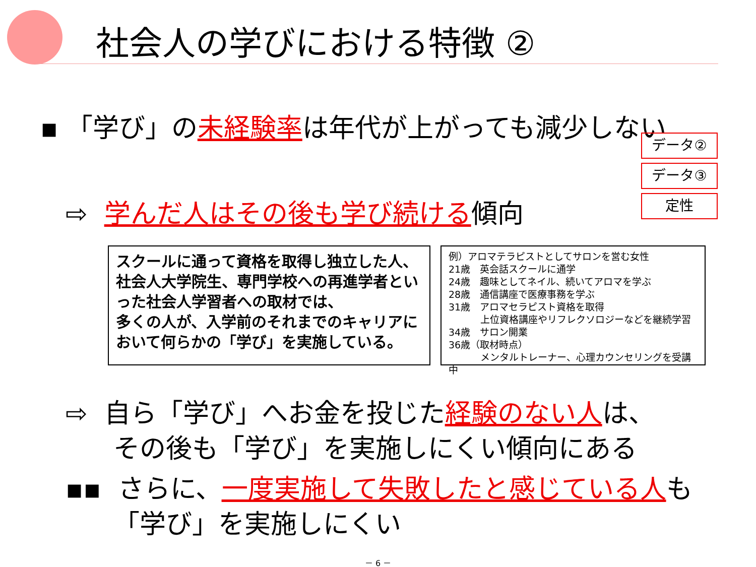社会人の学びにおける特徴 ②
▪ 「学び」の未経験率は年代が上がっても減少しない
データ②
データ③
定性
⇨ 学んだ人はその後も学び続ける傾向
スクールに通って資格を取得し独立した人、社会人大学院生、専門学校への再進学者といった社会人学習者への取材では、
多くの人が、入学前のそれまでのキャリアにおいて何らかの「学び」を実施している。
例）アロマテラピストとしてサロンを営む女性
21歳　英会話スクールに通学
24歳　趣味としてネイル、続いてアロマを学ぶ
28歳　通信講座で医療事務を学ぶ
31歳　アロマセラピスト資格を取得
　　　 上位資格講座やリフレクソロジーなどを継続学習
34歳　サロン開業
36歳（取材時点）
　　　 メンタルトレーナー、心理カウンセリングを受講中
⇨ 自ら「学び」へお金を投じた経験のない人は、
その後も「学び」を実施しにくい傾向にある
▪▪ さらに、一度実施して失敗したと感じている人も
「学び」を実施しにくい
－ 6 －